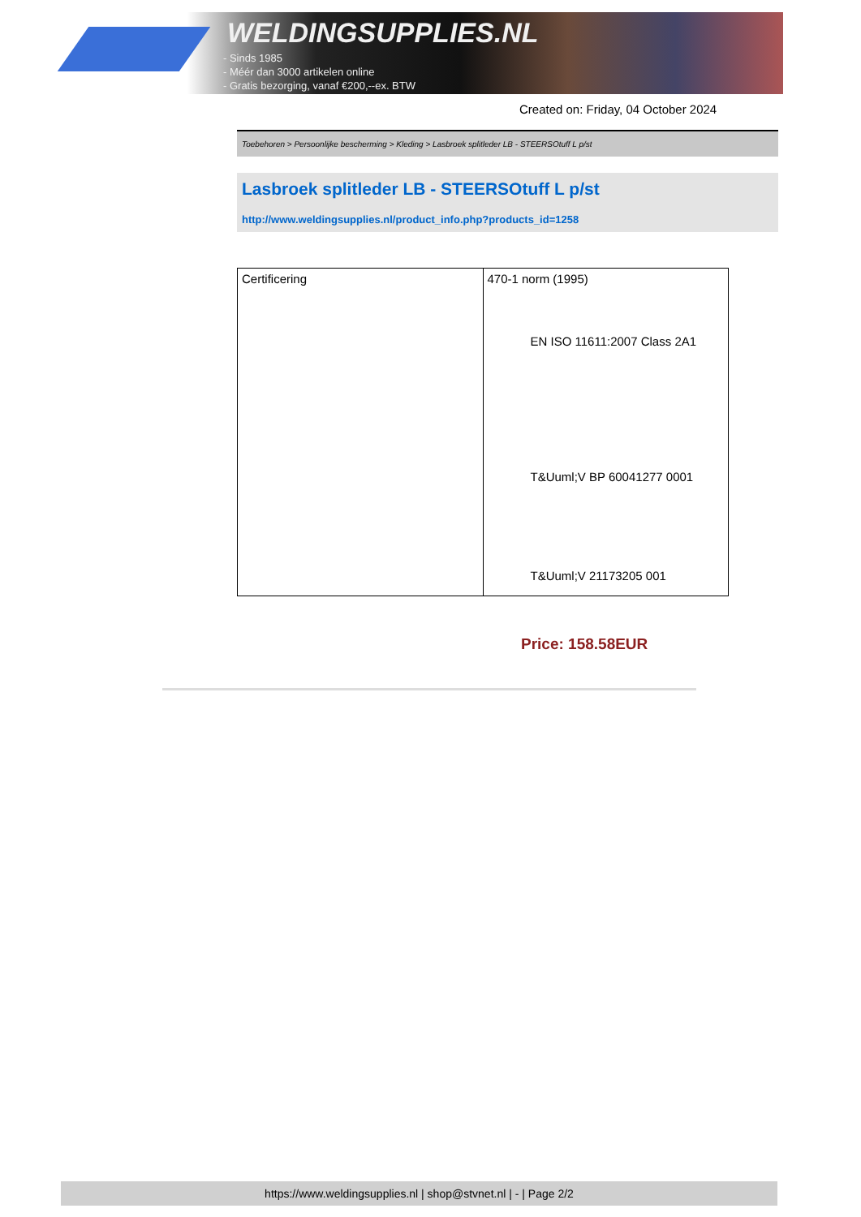WELDINGSUPPLIES.NL
- Sinds 1985
- Méér dan 3000 artikelen online
- Gratis bezorging, vanaf €200,--ex. BTW
Created on: Friday, 04 October 2024
Toebehoren > Persoonlijke bescherming > Kleding > Lasbroek splitleder LB - STEERSOtuff L p/st
Lasbroek splitleder LB - STEERSOtuff L p/st
http://www.weldingsupplies.nl/product_info.php?products_id=1258
| Certificering | 470-1 norm (1995) EN ISO 11611:2007 Class 2A1 T&Uuml;V BP 60041277 0001 T&Uuml;V 21173205 001 |
Price: 158.58EUR
https://www.weldingsupplies.nl | shop@stvnet.nl | - | Page 2/2